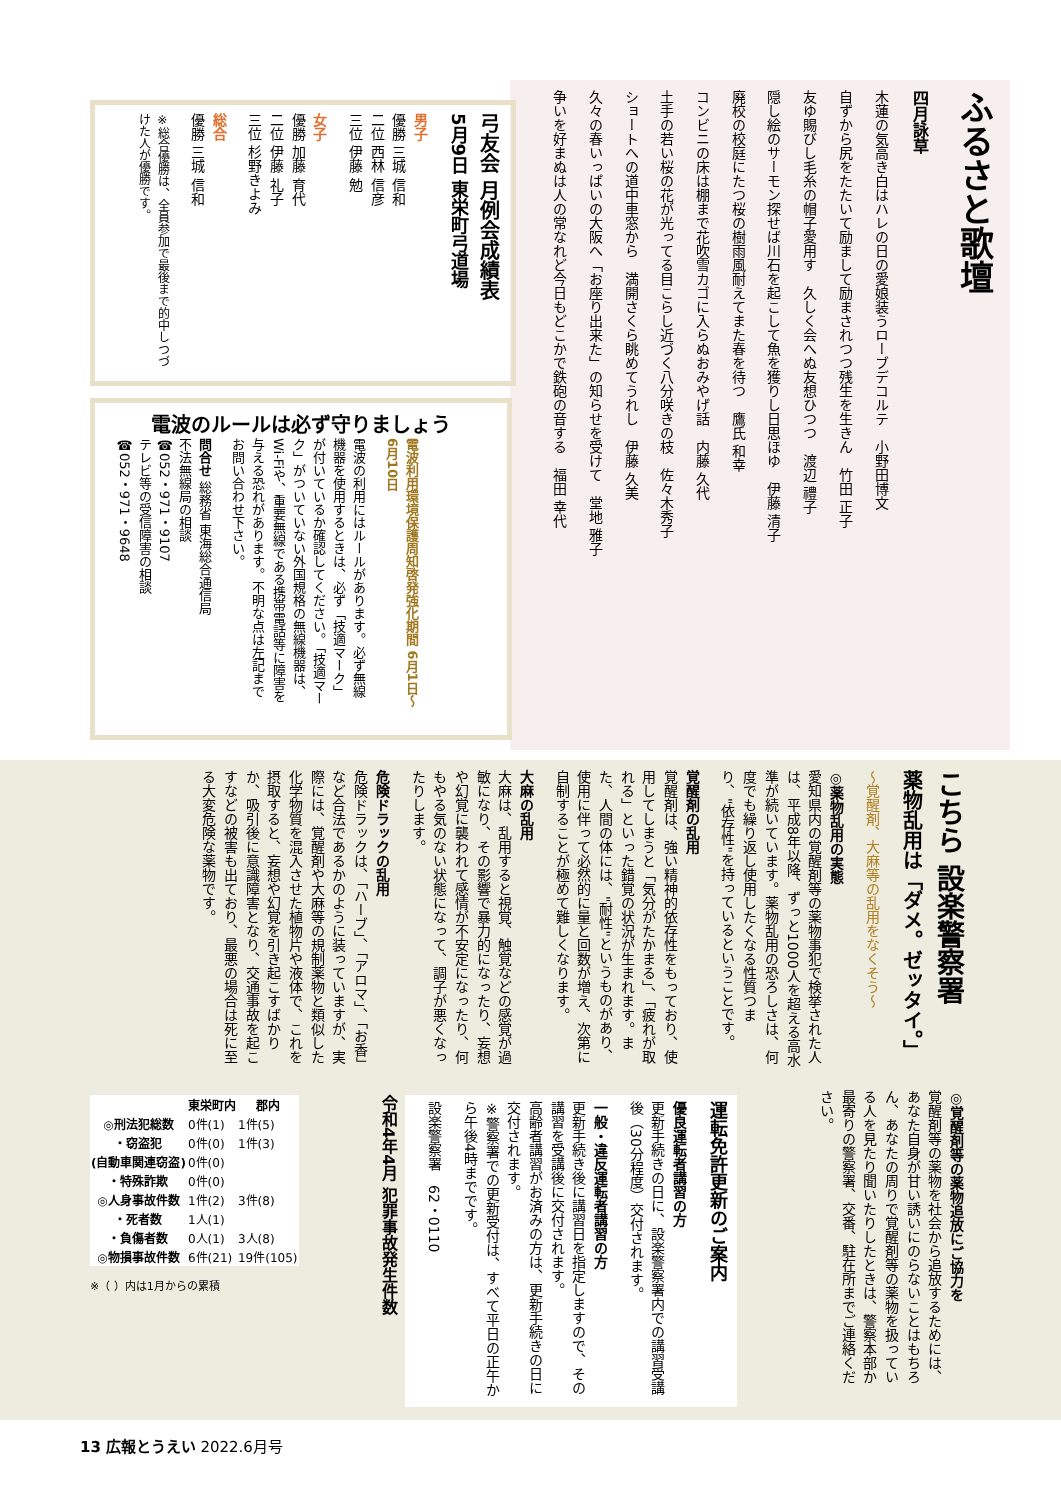ふるさと歌壇
四月詠草
木蓮の気高き白はハレの日の愛娘装うローブデコルテ　小野田博文
自ずから尻をたたいて励まして励まされつつ残生を生きん　竹田 正子
友ゆ賜びし毛糸の帽子愛用す　久しく会へぬ友想ひつつ　渡辺 禮子
隠し絵のサーモン探せば川石を起こして魚を獲りし日思ほゆ　伊藤 清子
廃校の校庭にたつ桜の樹雨風耐えてまた春を待つ　鷹氏 和幸
コンビニの床は棚まで花吹雪カゴに入らぬおみやげ話　内藤 久代
土手の若い桜の花が光ってる目こらし近づく八分咲きの枝　佐々木秀子
ショートへの道中車窓から　満開さくら眺めてうれし　伊藤 久美
久々の春いっぱいの大阪へ「お座り出来た」の知らせを受けて　堂地 雅子
争いを好まぬは人の常なれど今日もどこかで鉄砲の音する　福田 幸代
弓友会 月例会成績表
5月9日 東栄町弓道場
男子
優勝 三城 信和
二位 西林 信彦
三位 伊藤 勉
女子
優勝 加藤 育代
二位 伊藤 礼子
三位 杉野きよみ
総合
優勝 三城 信和
※総合優勝は、全員参加で最後まで的中しつづけた人が優勝です。
電波のルールは必ず守りましょう
電波利用環境保護周知啓発強化期間 6月1日～6月10日
電波の利用にはルールがあります。必ず無線機器を使用するときは、必ず「技適マーク」が付いているか確認してください。「技適マーク」がついていない外国規格の無線機器は、Wi-Fiや、重要無線である携帯電話等に障害を与える恐れがあります。不明な点は左記までお問い合わせ下さい。
問合せ 総務省 東海総合通信局
不法無線局の相談
☎052・971・9107
テレビ等の受信障害の相談
☎052・971・9648
こちら 設楽警察署
薬物乱用は「ダメ。ゼッタイ。」
～覚醒剤、大麻等の乱用をなくそう～
◎薬物乱用の実態
愛知県内の覚醒剤等の薬物事犯で検挙された人は、平成8年以降、ずっと1000人を超える高水準が続いています。薬物乱用の恐ろしさは、何度でも繰り返し使用したくなる性質つまり、"依存性"を持っているということです。
覚醒剤の乱用
覚醒剤は、強い精神的依存性をもっており、使用してしまうと「気分がたかまる」、「疲れが取れる」といった錯覚の状況が生まれます。また、人間の体には、"耐性"というものがあり、使用に伴って必然的に量と回数が増え、次第に自制することが極めて難しくなります。
大麻の乱用
大麻は、乱用すると視覚、触覚などの感覚が過敏になり、その影響で暴力的になったり、妄想や幻覚に襲われて感情が不安定になったり、何もやる気のない状態になって、調子が悪くなったりします。
危険ドラックの乱用
危険ドラックは、「ハーブ」、「アロマ」、「お香」など合法であるかのように装っていますが、実際には、覚醒剤や大麻等の規制薬物と類似した化学物質を混入させた植物片や液体で、これを摂取すると、妄想や幻覚を引き起こすばかりか、吸引後に意識障害となり、交通事故を起こすなどの被害も出ており、最悪の場合は死に至る大変危険な薬物です。
◎覚醒剤等の薬物追放にご協力を
覚醒剤等の薬物を社会から追放するためには、あなた自身が甘い誘いにのらないことはもちろん、あなたの周りで覚醒剤等の薬物を扱っている人を見たり聞いたりしたときは、警察本部か最寄りの警察署、交番、駐在所までご連絡ください。
運転免許更新のご案内
優良運転者講習の方
更新手続きの日に、設楽警察署内での講習受講後（30分程度）交付されます。
一般・違反運転者講習の方
更新手続き後に講習日を指定しますので、その講習を受講後に交付されます。
高齢者講習がお済みの方は、更新手続きの日に交付されます。
※警察署での更新受付は、すべて平日の正午から午後4時までです。
設楽警察署　62・0110
令和4年4月 犯罪事故発生件数
| | 東栄町内 | 郡内 |
| --- | --- | --- |
| ◎刑法犯総数 | 0件(1) | 1件(5) |
| ・窃盗犯 | 0件(0) | 1件(3) |
| (自動車関連窃盗) | 0件(0) | |
| ・特殊詐欺 | 0件(0) | |
| ◎人身事故件数 | 1件(2) | 3件(8) |
| ・死者数 | 1人(1) | |
| ・負傷者数 | 0人(1) | 3人(8) |
| ◎物損事故件数 | 6件(21) | 19件(105) |
※（ ）内は1月からの累積
13 広報とうえい 2022.6月号